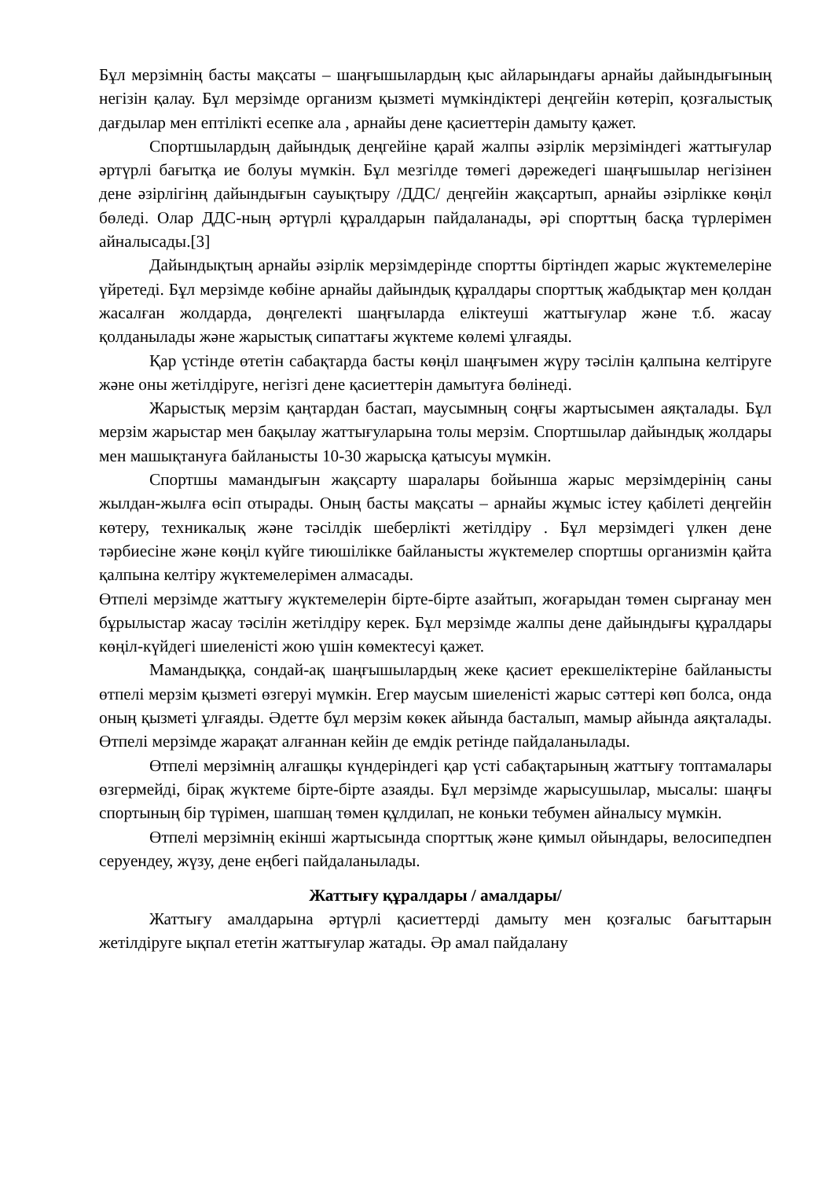Бұл мерзімнің басты мақсаты – шаңғышылардың қыс айларындағы арнайы дайындығының негізін қалау. Бұл мерзімде организм қызметі мүмкіндіктері деңгейін көтеріп, қозғалыстық дағдылар мен ептілікті есепке ала , арнайы дене қасиеттерін дамыту қажет.
Спортшылардың дайындық деңгейіне қарай жалпы әзірлік мерзіміндегі жаттығулар әртүрлі бағытқа ие болуы мүмкін. Бұл мезгілде төмегі дәрежедегі шаңғышылар негізінен дене әзірлігінң дайындығын сауықтыру /ДДС/ деңгейін жақсартып, арнайы әзірлікке көңіл бөледі. Олар ДДС-ның әртүрлі құралдарын пайдаланады, әрі спорттың басқа түрлерімен айналысады.[3]
Дайындықтың арнайы әзірлік мерзімдерінде спортты біртіндеп жарыс жүктемелеріне үйретеді. Бұл мерзімде көбіне арнайы дайындық құралдары спорттық жабдықтар мен қолдан жасалған жолдарда, дөңгелекті шаңғыларда еліктеуші жаттығулар және т.б. жасау қолданылады және жарыстық сипаттағы жүктеме көлемі ұлғаяды.
Қар үстінде өтетін сабақтарда басты көңіл шаңғымен жүру тәсілін қалпына келтіруге және оны жетілдіруге, негізгі дене қасиеттерін дамытуға бөлінеді.
Жарыстық мерзім қаңтардан бастап, маусымның соңғы жартысымен аяқталады. Бұл мерзім жарыстар мен бақылау жаттығуларына толы мерзім. Спортшылар дайындық жолдары мен машықтануға байланысты 10-30 жарысқа қатысуы мүмкін.
Спортшы мамандығын жақсарту шаралары бойынша жарыс мерзімдерінің саны жылдан-жылға өсіп отырады. Оның басты мақсаты – арнайы жұмыс істеу қабілеті деңгейін көтеру, техникалық және тәсілдік шеберлікті жетілдіру . Бұл мерзімдегі үлкен дене тәрбиесіне және көңіл күйге тиюшілікке байланысты жүктемелер спортшы организмін қайта қалпына келтіру жүктемелерімен алмасады.
Өтпелі мерзімде жаттығу жүктемелерін бірте-бірте азайтып, жоғарыдан төмен сырғанау мен бұрылыстар жасау тәсілін жетілдіру керек. Бұл мерзімде жалпы дене дайындығы құралдары көңіл-күйдегі шиеленісті жою үшін көмектесуі қажет.
Мамандыққа, сондай-ақ шаңғышылардың жеке қасиет ерекшеліктеріне байланысты өтпелі мерзім қызметі өзгеруі мүмкін. Егер маусым шиеленісті жарыс сәттері көп болса, онда оның қызметі ұлғаяды. Әдетте бұл мерзім көкек айында басталып, мамыр айында аяқталады. Өтпелі мерзімде жарақат алғаннан кейін де емдік ретінде пайдаланылады.
Өтпелі мерзімнің алғашқы күндеріндегі қар үсті сабақтарының жаттығу топтамалары өзгермейді, бірақ жүктеме бірте-бірте азаяды. Бұл мерзімде жарысушылар, мысалы: шаңғы спортының бір түрімен, шапшаң төмен құлдилап, не коньки тебумен айналысу мүмкін.
Өтпелі мерзімнің екінші жартысында спорттық және қимыл ойындары, велосипедпен серуендеу, жүзу, дене еңбегі пайдаланылады.
Жаттығу құралдары / амалдары/
Жаттығу амалдарына әртүрлі қасиеттерді дамыту мен қозғалыс бағыттарын жетілдіруге ықпал ететін жаттығулар жатады. Әр амал пайдалану